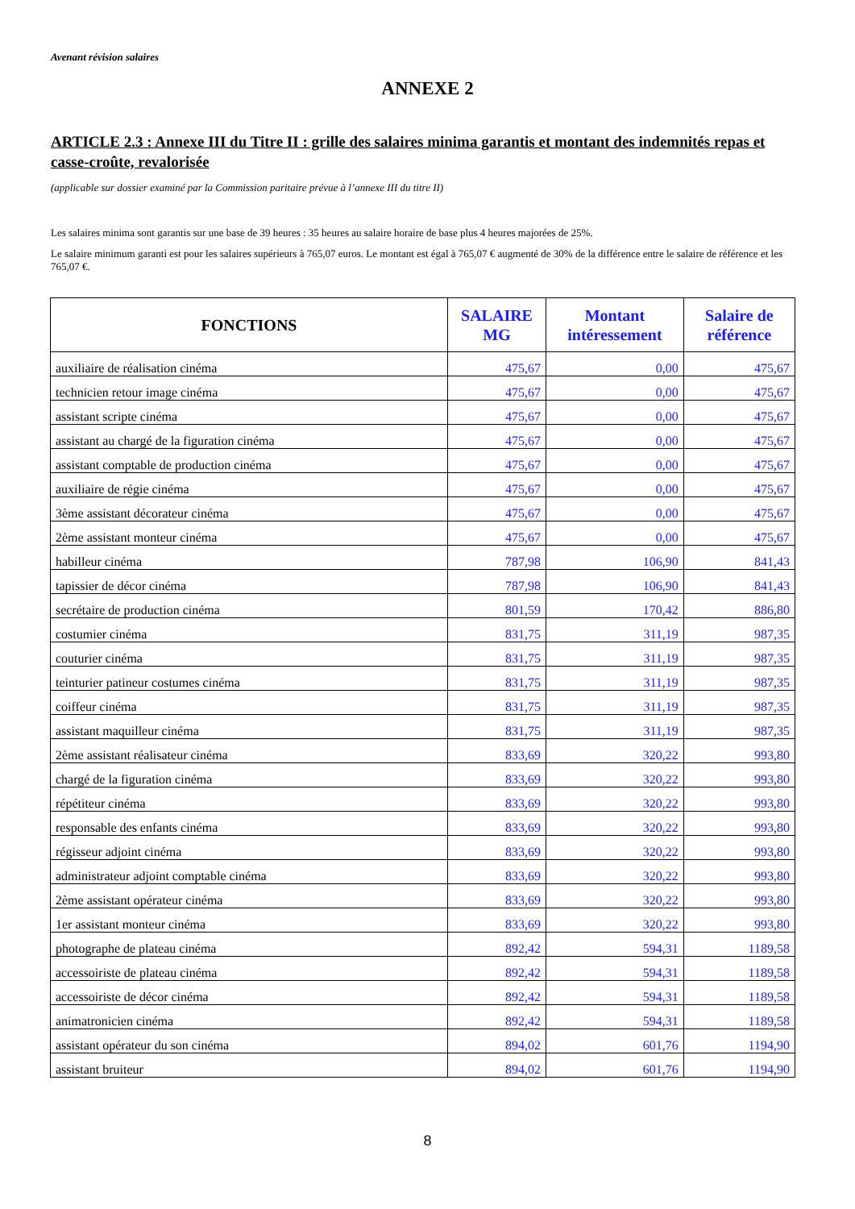Avenant révision salaires
ANNEXE 2
ARTICLE 2.3 : Annexe III du Titre II : grille des salaires minima garantis et montant des indemnités repas et casse-croûte, revalorisée
(applicable sur dossier examiné par la Commission paritaire prévue à l’annexe III du titre II)
Les salaires minima sont garantis sur une base de 39 heures : 35 heures au salaire horaire de base plus 4 heures majorées de 25%.
Le salaire minimum garanti est pour les salaires supérieurs à 765,07 euros. Le montant est égal à 765,07 € augmenté de 30% de la différence entre le salaire de référence et les 765,07 €.
| FONCTIONS | SALAIRE MG | Montant intéressement | Salaire de référence |
| --- | --- | --- | --- |
| auxiliaire de réalisation cinéma | 475,67 | 0,00 | 475,67 |
| technicien retour image cinéma | 475,67 | 0,00 | 475,67 |
| assistant scripte cinéma | 475,67 | 0,00 | 475,67 |
| assistant au chargé de la figuration cinéma | 475,67 | 0,00 | 475,67 |
| assistant comptable de production cinéma | 475,67 | 0,00 | 475,67 |
| auxiliaire de régie cinéma | 475,67 | 0,00 | 475,67 |
| 3ème assistant décorateur cinéma | 475,67 | 0,00 | 475,67 |
| 2ème assistant monteur cinéma | 475,67 | 0,00 | 475,67 |
| habilleur cinéma | 787,98 | 106,90 | 841,43 |
| tapissier de décor cinéma | 787,98 | 106,90 | 841,43 |
| secrétaire de production cinéma | 801,59 | 170,42 | 886,80 |
| costumier cinéma | 831,75 | 311,19 | 987,35 |
| couturier cinéma | 831,75 | 311,19 | 987,35 |
| teinturier patineur costumes cinéma | 831,75 | 311,19 | 987,35 |
| coiffeur cinéma | 831,75 | 311,19 | 987,35 |
| assistant maquilleur cinéma | 831,75 | 311,19 | 987,35 |
| 2ème assistant réalisateur cinéma | 833,69 | 320,22 | 993,80 |
| chargé de la figuration cinéma | 833,69 | 320,22 | 993,80 |
| répétiteur cinéma | 833,69 | 320,22 | 993,80 |
| responsable des enfants cinéma | 833,69 | 320,22 | 993,80 |
| régisseur adjoint cinéma | 833,69 | 320,22 | 993,80 |
| administrateur adjoint comptable cinéma | 833,69 | 320,22 | 993,80 |
| 2ème assistant opérateur cinéma | 833,69 | 320,22 | 993,80 |
| 1er assistant monteur cinéma | 833,69 | 320,22 | 993,80 |
| photographe de plateau cinéma | 892,42 | 594,31 | 1189,58 |
| accessoiriste de plateau cinéma | 892,42 | 594,31 | 1189,58 |
| accessoiriste de décor cinéma | 892,42 | 594,31 | 1189,58 |
| animatronicien cinéma | 892,42 | 594,31 | 1189,58 |
| assistant opérateur du son cinéma | 894,02 | 601,76 | 1194,90 |
| assistant bruiteur | 894,02 | 601,76 | 1194,90 |
8